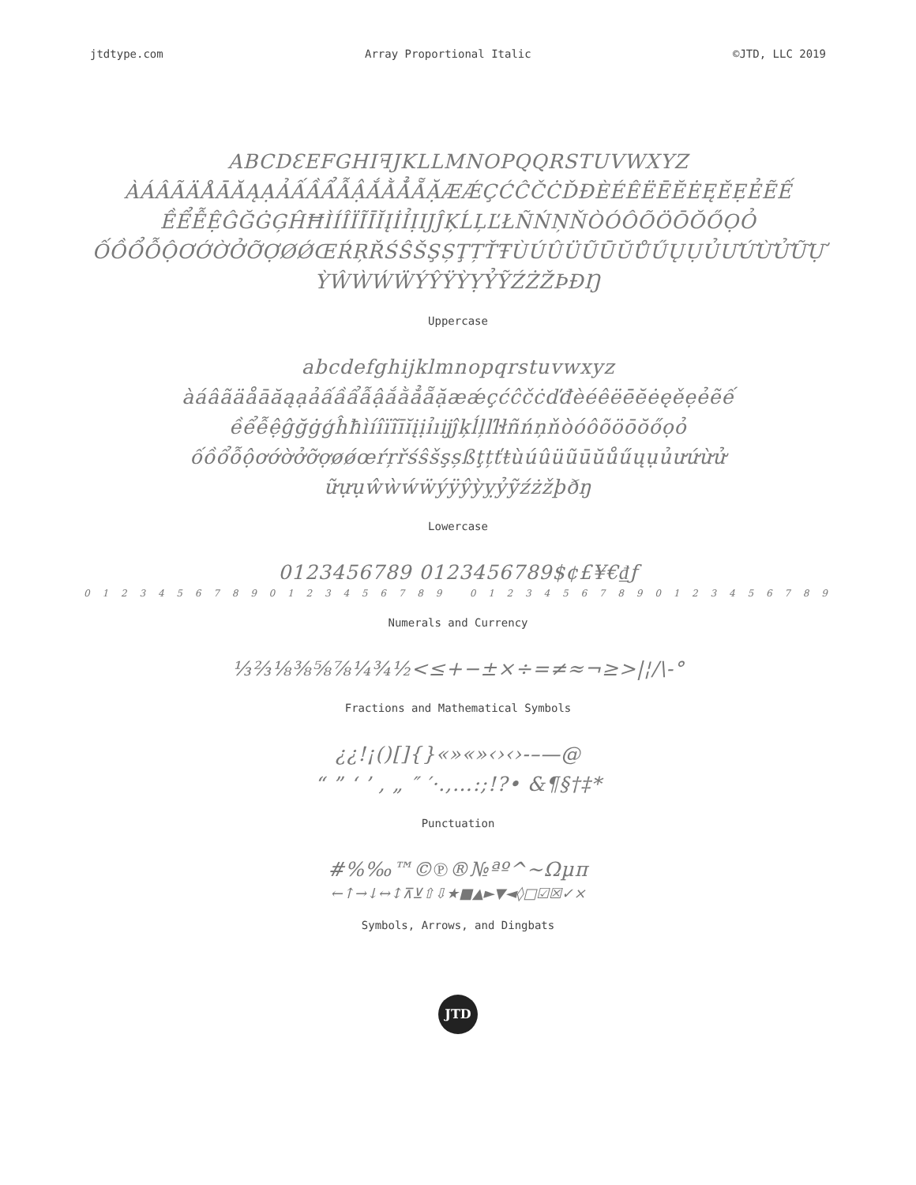jtdtype.com Array Proportional Italic ©JTD, LLC 2019
ABCDƐEFGHIꟻJKLLMNOPQQRSTUVWXYZ
ÀÁÂÃÄÅĀĂĄẠẢẤẦẨẪẬẮẰẲẴẶÆǼÇĆĈČĊĎĐÈÉÊËĒĔĖĘĚẸẺẼẾ
ỀỂỄỆĜĞĠĢĤĦÌÍÎÏĨĪĬĮİỈỊĲĴĶĹĻĽŁÑŃŅŇÒÓÔÕÖŌŎŐỌỎ
ỐỒỔỖỘƠỚỜỞỠỢØǾŒŔŖŘŚŜŠŞȘŢȚŤŦÙÚÛÜŨŪŬŮŰŲỤỦƯỨỪỬỮỰ
ỲŴẀẂẄÝŶŸỲỴỶỸŹŻŽÞÐŊ
Uppercase
abcdefghijklmnopqrstuvwxyz
àáâãäåāăąạảấầẩẫậắằẳẵặæǽçćĉčċďđèéêëēĕėęěẹẻẽế
ềểễệĝğġģĥħìíîïĩīĭįịỉıĳĵķĺļľŀłñńņňòóôõöōŏőọỏ
ốồổỗộơớờởỡợøǿœŕŗřśŝšşșßţțťŧùúûüũūŭůűųụủưứừử
ữựụŵẁẃẅýÿŷỳỵỷỹźżžþðŋ
Lowercase
0123456789 0123456789$¢£¥€₫ƒ
0 1 2 3 4 5 6 7 8 9 0 1 2 3 4 5 6 7 8 9 0 1 2 3 4 5 6 7 8 9 0 1 2 3 4 5 6 7 8 9
Numerals and Currency
⅓⅔⅛⅜⅝⅞¼¾½<≤+−±×÷=≠≈¬≥>|¦/\-°
Fractions and Mathematical Symbols
¿¿!¡()[]{}«»«»‹›‹›-–—@
“ ” ‘ ’ ‚ „ ″ ′·.,…:;!?• &¶§†‡*
Punctuation
#%‰™©℗®№ªº^~Ωµπ
←↑→↓↔↕⊼⊻⇧⇩★■▲►▼◄◊□☑☒✓×
Symbols, Arrows, and Dingbats
JTD